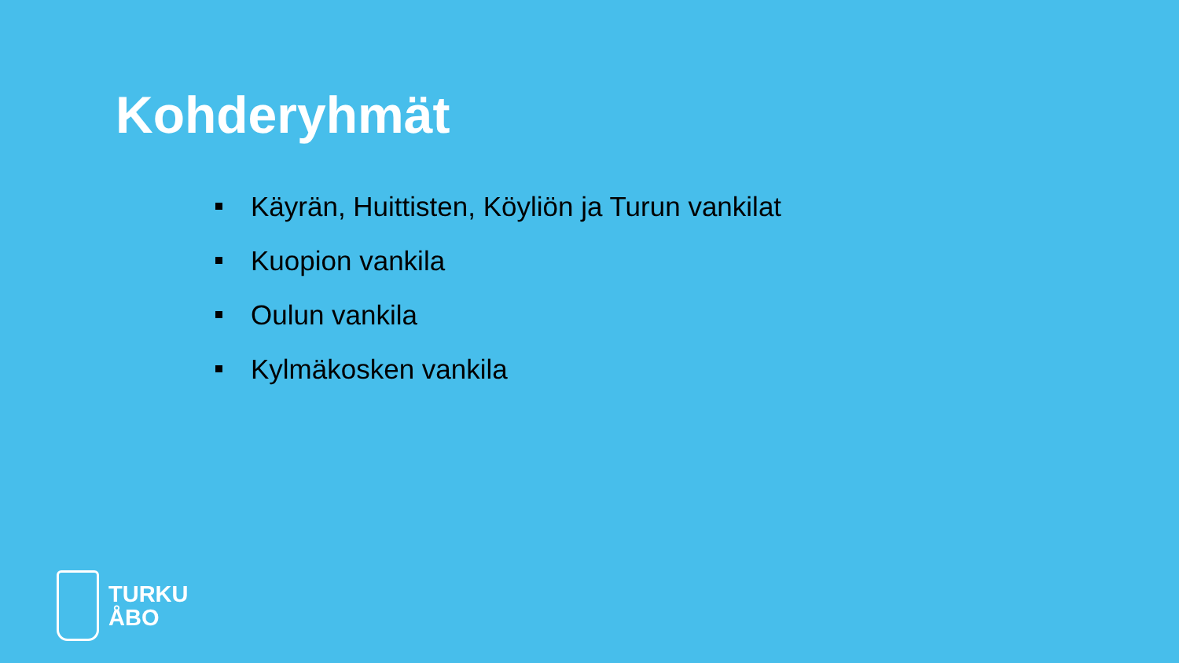Kohderyhmät
Käyrän, Huittisten, Köyliön ja Turun vankilat
Kuopion vankila
Oulun vankila
Kylmäkosken vankila
TURKU
ÅBO